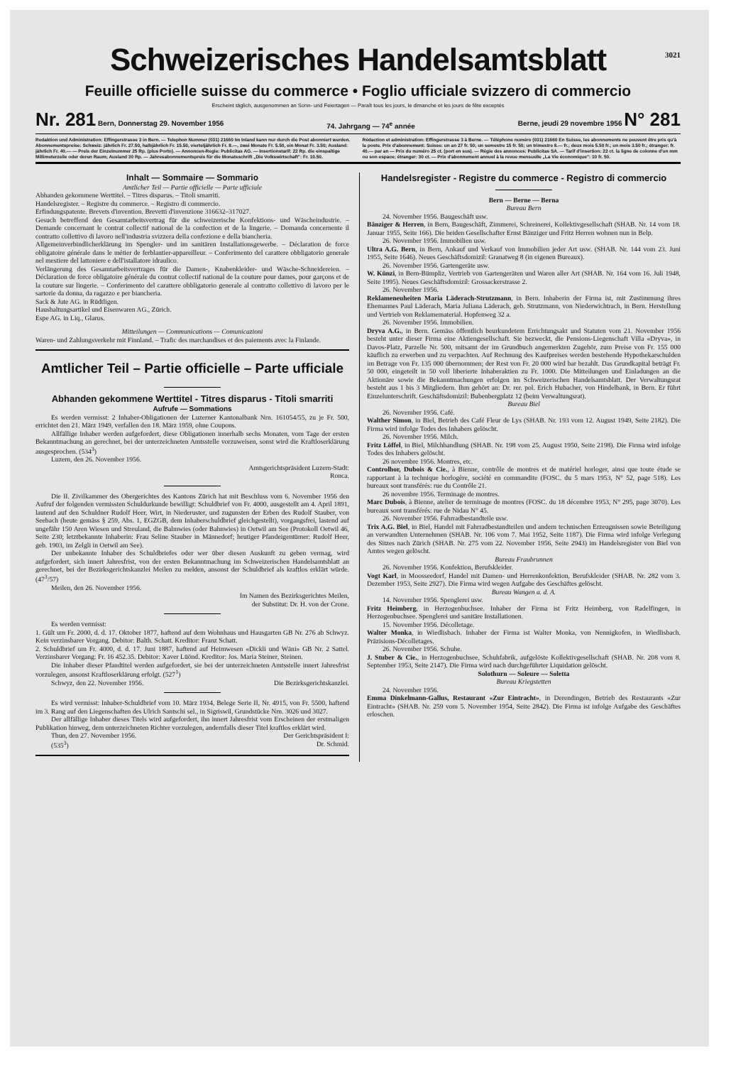Schweizerisches Handelsamtsblatt
3021
Feuille officielle suisse du commerce • Foglio ufficiale svizzero di commercio
Erscheint täglich, ausgenommen an Sonn- und Feiertagen — Paraît tous les jours, le dimanche et les jours de fête exceptés
Nr. 281 Bern, Donnerstag 29. November 1956 74. Jahrgang — 74<sup>e</sup> année Berne, jeudi 29 novembre 1956 N° 281
Redaktion und Administration: Effingerstrasse 3 in Bern. — Telephon Nummer (031) 21660 Im Inland kann nur durch die Post abonniert werden. Abonnementspreise: Schweiz: jährlich Fr. 27.50, halbjährlich Fr. 15.50, vierteljährlich Fr. 8.—, zwei Monate Fr. 5.50, ein Monat Fr. 3.50; Ausland: jährlich Fr. 40.— — Preis der Einzelnummer 25 Rp. (plus Porto). — Annoncen-Regie: Publicitas AG. — Insertionstarif: 22 Rp. die einspaltige Millimeterzeile oder deren Raum; Ausland 30 Rp. — Jahresabonnementspreis für die Monatsschrift „Die Volkswirtschaft": Fr. 10.50.
Rédaction et administration: Effingerstrasse 3 à Berne. — Téléphone numéro (031) 21660 En Suisse, les abonnements ne peuvent être pris qu'à la poste. Prix d'abonnement: Suisse: un an 27 fr. 50; un semestre 15 fr. 50; un trimestre 8.— fr.; deux mois 5.50 fr.; un mois 3.50 fr.; étranger: fr. 40.— par an — Prix du numéro 25 ct. (port en sus). — Régie des annonces: Publicitas SA. — Tarif d'insertion: 22 ct. la ligne de colonne d'un mm ou son espace; étranger: 30 ct. — Prix d'abonnement annuel à la revue mensuelle „La Vie économique": 10 fr. 50.
Inhalt — Sommaire — Sommario
Amtlicher Teil — Partie officielle — Parte ufficiale
Abhanden gekommene Werttitel. – Titres disparus. – Titoli smarriti.
Handelsregister. – Registre du commerce. – Registro di commercio.
Erfindungspatente. Brevets d'invention. Brevetti d'invenzione 316632–317027.
Gesuch betreffend den Gesamtarbeitsvertrag für die schweizerische Konfektions- und Wäscheindustrie. – Demande concernant le contrat collectif national de la confection et de la lingerie. – Domanda concernente il contratto collettivo di lavoro nell'industria svizzera della confezione e della biancheria.
Allgemeinverbindlicherklärung im Spengler- und im sanitären Installationsgewerbe. – Déclaration de force obligatoire générale dans le métier de ferblantier-appareilleur. – Conferimento del carattere obbligatorio generale nel mestiere del lattoniere e dell'istallatore idraulico.
Verlängerung des Gesamtarbeitsvertrages für die Damen-, Knabenkleider- und Wäsche-Schneidereien. – Déclaration de force obligatoire générale du contrat collectif national de la couture pour dames, pour garçons et de la couture sur lingerie. – Conferimento del carattere obbligatorio generale al contratto collettivo di lavoro per le sartorie da donna, da ragazzo e per biancheria.
Sack & Jute AG. in Rüdtligen.
Haushaltungsartikel und Eisenwaren AG., Zürich.
Espe AG. in Liq., Glarus.
Mitteilungen — Communications — Comunicazioni
Waren- und Zahlungsverkehr mit Finnland. – Trafic des marchandises et des paiements avec la Finlande.
Amtlicher Teil – Partie officielle – Parte ufficiale
Abhanden gekommene Werttitel - Titres disparus - Titoli smarriti
Aufrufe — Sommations
Es werden vermisst: 2 Inhaber-Obligationen der Luzerner Kantonalbank Nrn. 161054/55, zu je Fr. 500, errichtet den 21. März 1949, verfallen den 18. März 1959, ohne Coupons.
Allfällige Inhaber werden aufgefordert, diese Obligationen innerhalb sechs Monaten, vom Tage der ersten Bekanntmachung an gerechnet, bei der unterzeichneten Amtsstelle vorzuweisen, sonst wird die Kraftloserklärung ausgesprochen. (534<sup>3</sup>)
Luzern, den 26. November 1956.
Amtsgerichtspräsident Luzern-Stadt:
Ronca.
Die II. Zivilkammer des Obergerichtes des Kantons Zürich hat mit Beschluss vom 6. November 1956 den Aufruf der folgenden vermissten Schuldurkunde bewilligt: Schuldbrief von Fr. 4000, ausgestellt am 4. April 1891, lautend auf den Schuldner Rudolf Heer, Wirt, in Niederuster, und zugunsten der Erben des Rudolf Stauber, von Seebach (heute gemäss § 259, Abs. 1, EGZGB, dem Inhaberschuldbrief gleichgestellt), vorgangsfrei, lastend auf ungefähr 150 Aren Wiesen und Streuland, die Balmwies (oder Bahnwies) in Oetwil am See (Protokoll Oetwil 46, Seite 230; letztbekannte Inhaberin: Frau Seline Stauber in Männedorf; heutiger Pfandeigentümer: Rudolf Heer, geb. 1903, im Zelgli in Oetwil am See).
Der unbekannte Inhaber des Schuldbriefes oder wer über diesen Auskunft zu geben vermag, wird aufgefordert, sich innert Jahresfrist, von der ersten Bekanntmachung im Schweizerischen Handelsamtsblatt an gerechnet, bei der Bezirksgerichtskanzlei Meilen zu melden, ansonst der Schuldbrief als kraftlos erklärt würde. (47<sup>3</sup>/57)
Meilen, den 26. November 1956.
Im Namen des Bezirksgerichtes Meilen,
der Substitut: Dr. H. von der Crone.
Es werden vermisst:
1. Gült um Fr. 2000, d. d. 17. Oktober 1877, haftend auf dem Wohnhaus und Hausgarten GB Nr. 276 ab Schwyz. Kein verzinsbarer Vorgang. Debitor: Balth. Schatt. Kreditor: Franz Schatt.
2. Schuldbrief um Fr. 4000, d. d. 17. Juni 1887, haftend auf Heimwesen «Dickli und Wäni» GB Nr. 2 Sattel. Verzinsbarer Vorgang: Fr. 16 452.35. Debitor: Xaver Lüönd. Kreditor: Jos. Maria Steiner, Steinen.
Die Inhaber dieser Pfandtitel werden aufgefordert, sie bei der unterzeichneten Amtsstelle innert Jahresfrist vorzulegen, ansonst Kraftloserklärung erfolgt. (527<sup>1</sup>)
Schwyz, den 22. November 1956. Die Bezirksgerichtskanzlei.
Es wird vermisst: Inhaber-Schuldbrief vom 10. März 1934, Belege Serie II, Nr. 4915, von Fr. 5500, haftend im 3. Rang auf den Liegenschaften des Ulrich Santschi sel., in Sigriswil, Grundstücke Nrn. 3026 und 3027.
Der allfällige Inhaber dieses Titels wird aufgefordert, ihn innert Jahresfrist vom Erscheinen der erstmaligen Publikation hinweg, dem unterzeichneten Richter vorzulegen, andernfalls dieser Titel kraftlos erklärt wird.
Thun, den 27. November 1956. Der Gerichtspräsident I:
(535<sup>3</sup>) Dr. Schmid.
Handelsregister - Registre du commerce - Registro di commercio
Bern — Berne — Berna
Bureau Bern
24. November 1956. Baugeschäft usw.
Bänziger & Herren, in Bern, Baugeschäft, Zimmerei, Schreinerei, Kollektivgesellschaft (SHAB. Nr. 14 vom 18. Januar 1955, Seite 166). Die beiden Gesellschafter Ernst Bänziger und Fritz Herren wohnen nun in Belp.
26. November 1956. Immobilien usw.
Ultra A.G. Bern, in Bern, Ankauf und Verkauf von Immobilien jeder Art usw. (SHAB. Nr. 144 vom 23. Juni 1955, Seite 1646). Neues Geschäftsdomizil: Granatweg 8 (in eigenen Bureaux).
26. November 1956. Gartengeräte usw.
W. Künzi, in Bern-Bümpliz, Vertrieb von Gartengeräten und Waren aller Art (SHAB. Nr. 164 vom 16. Juli 1948, Seite 1995). Neues Geschäftsdomizil: Grossackerstrasse 2.
26. November 1956.
Reklameneuheiten Maria Läderach-Strutzmann, in Bern. Inhaberin der Firma ist, mit Zustimmung ihres Ehemannes Paul Läderach, Maria Juliana Läderach, geb. Strutzmann, von Niederwichtrach, in Bern. Herstellung und Vertrieb von Reklamematerial. Hopfenweg 32 a.
26. November 1956. Immobilien.
Dryva A.G., in Bern. Gemäss öffentlich beurkundetem Errichtungsakt und Statuten vom 21. November 1956 besteht unter dieser Firma eine Aktiengesellschaft. Sie bezweckt, die Pensions-Liegenschaft Villa «Dryva», in Davos-Platz, Parzelle Nr. 500, mitsamt der im Grundbuch angemerkten Zugehör, zum Preise von Fr. 155 000 käuflich zu erwerben und zu verpachten. Auf Rechnung des Kaufpreises werden bestehende Hypothekarschulden im Betrage von Fr. 135 000 übernommen; der Rest von Fr. 20 000 wird bar bezahlt. Das Grundkapital beträgt Fr. 50 000, eingeteilt in 50 voll liberierte Inhaberaktien zu Fr. 1000. Die Mitteilungen und Einladungen an die Aktionäre sowie die Bekanntmachungen erfolgen im Schweizerischen Handelsamtsblatt. Der Verwaltungsrat besteht aus 1 bis 3 Mitgliedern. Ihm gehört an: Dr. rer. pol. Erich Hubacher, von Hindelbank, in Bern. Er führt Einzelunterschrift. Geschäftsdomizil: Bubenbergplatz 12 (beim Verwaltungsrat).
Bureau Biel
26. November 1956. Café.
Walther Simon, in Biel, Betrieb des Café Fleur de Lys (SHAB. Nr. 193 vom 12. August 1949, Seite 2182). Die Firma wird infolge Todes des Inhabers gelöscht.
26. November 1956. Milch.
Fritz Löffel, in Biel, Milchhandlung (SHAB. Nr. 198 vom 25. August 1950, Seite 2198). Die Firma wird infolge Todes des Inhabers gelöscht.
26 novembre 1956. Montres, etc.
Controlhor, Dubois & Cie., à Bienne, contrôle de montres et de matériel horloger, ainsi que toute étude se rapportant à la technique horlogère, société en commandite (FOSC. du 5 mars 1953, N° 52, page 518). Les bureaux sont transférés: rue du Contrôle 21.
26 novembre 1956. Terminage de montres.
Marc Dubois, à Bienne, atelier de terminage de montres (FOSC. du 18 décembre 1953, N° 295, page 3070). Les bureaux sont transférés: rue de Nidau N° 45.
26. November 1956. Fahrradbestandteile usw.
Trix A.G. Biel, in Biel, Handel mit Fahrradbestandteilen und andern technischen Erzeugnissen sowie Beteiligung an verwandten Unternehmen (SHAB. Nr. 106 vom 7. Mai 1952, Seite 1187). Die Firma wird infolge Verlegung des Sitzes nach Zürich (SHAB. Nr. 275 vom 22. November 1956, Seite 2943) im Handelsregister von Biel von Amtes wegen gelöscht.
Bureau Fraubrunnen
26. November 1956. Konfektion, Berufskleider.
Vogt Karl, in Moosseedorf, Handel mit Damen- und Herrenkonfektion, Berufskleider (SHAB. Nr. 282 vom 3. Dezember 1953, Seite 2927). Die Firma wird wegen Aufgabe des Geschäftes gelöscht.
Bureau Wangen a. d. A.
14. November 1956. Spenglerei usw.
Fritz Heimberg, in Herzogenbuchsee. Inhaber der Firma ist Fritz Heimberg, von Radelfingen, in Herzogenbuchsee. Spenglerei und sanitäre Installationen.
15. November 1956. Décolletage.
Walter Monka, in Wiedlisbach. Inhaber der Firma ist Walter Monka, von Nennigkofen, in Wiedlisbach. Präzisions-Décolletages.
26. November 1956. Schuhe.
J. Stuber & Cie., in Herzogenbuchsee, Schuhfabrik, aufgelöste Kollektivgesellschaft (SHAB. Nr. 208 vom 8. September 1953, Seite 2147). Die Firma wird nach durchgeführter Liquidation gelöscht.
Solothurn — Soleure — Soletta
Bureau Kriegstetten
24. November 1956.
Emma Dinkelmann-Gallus, Restaurant «Zur Eintracht», in Derendingen, Betrieb des Restaurants «Zur Eintracht» (SHAB. Nr. 259 vom 5. November 1954, Seite 2842). Die Firma ist infolge Aufgabe des Geschäftes erloschen.